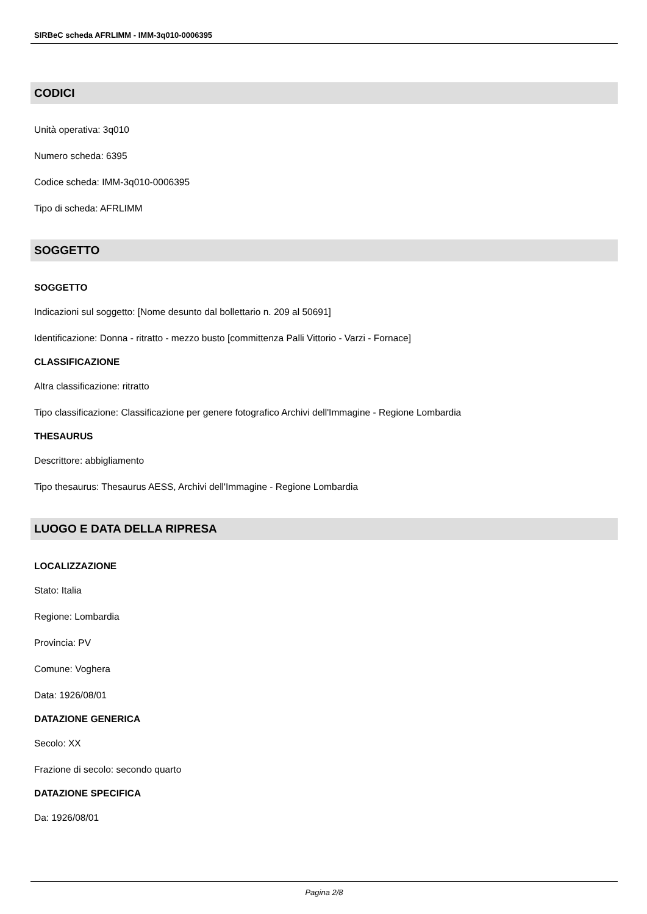SIRBeC scheda AFRLIMM - IMM-3q010-0006395
CODICI
Unità operativa: 3q010
Numero scheda: 6395
Codice scheda: IMM-3q010-0006395
Tipo di scheda: AFRLIMM
SOGGETTO
SOGGETTO
Indicazioni sul soggetto: [Nome desunto dal bollettario n. 209 al 50691]
Identificazione: Donna - ritratto - mezzo busto [committenza Palli Vittorio - Varzi - Fornace]
CLASSIFICAZIONE
Altra classificazione: ritratto
Tipo classificazione: Classificazione per genere fotografico Archivi dell'Immagine - Regione Lombardia
THESAURUS
Descrittore: abbigliamento
Tipo thesaurus: Thesaurus AESS, Archivi dell'Immagine - Regione Lombardia
LUOGO E DATA DELLA RIPRESA
LOCALIZZAZIONE
Stato: Italia
Regione: Lombardia
Provincia: PV
Comune: Voghera
Data: 1926/08/01
DATAZIONE GENERICA
Secolo: XX
Frazione di secolo: secondo quarto
DATAZIONE SPECIFICA
Da: 1926/08/01
Pagina 2/8